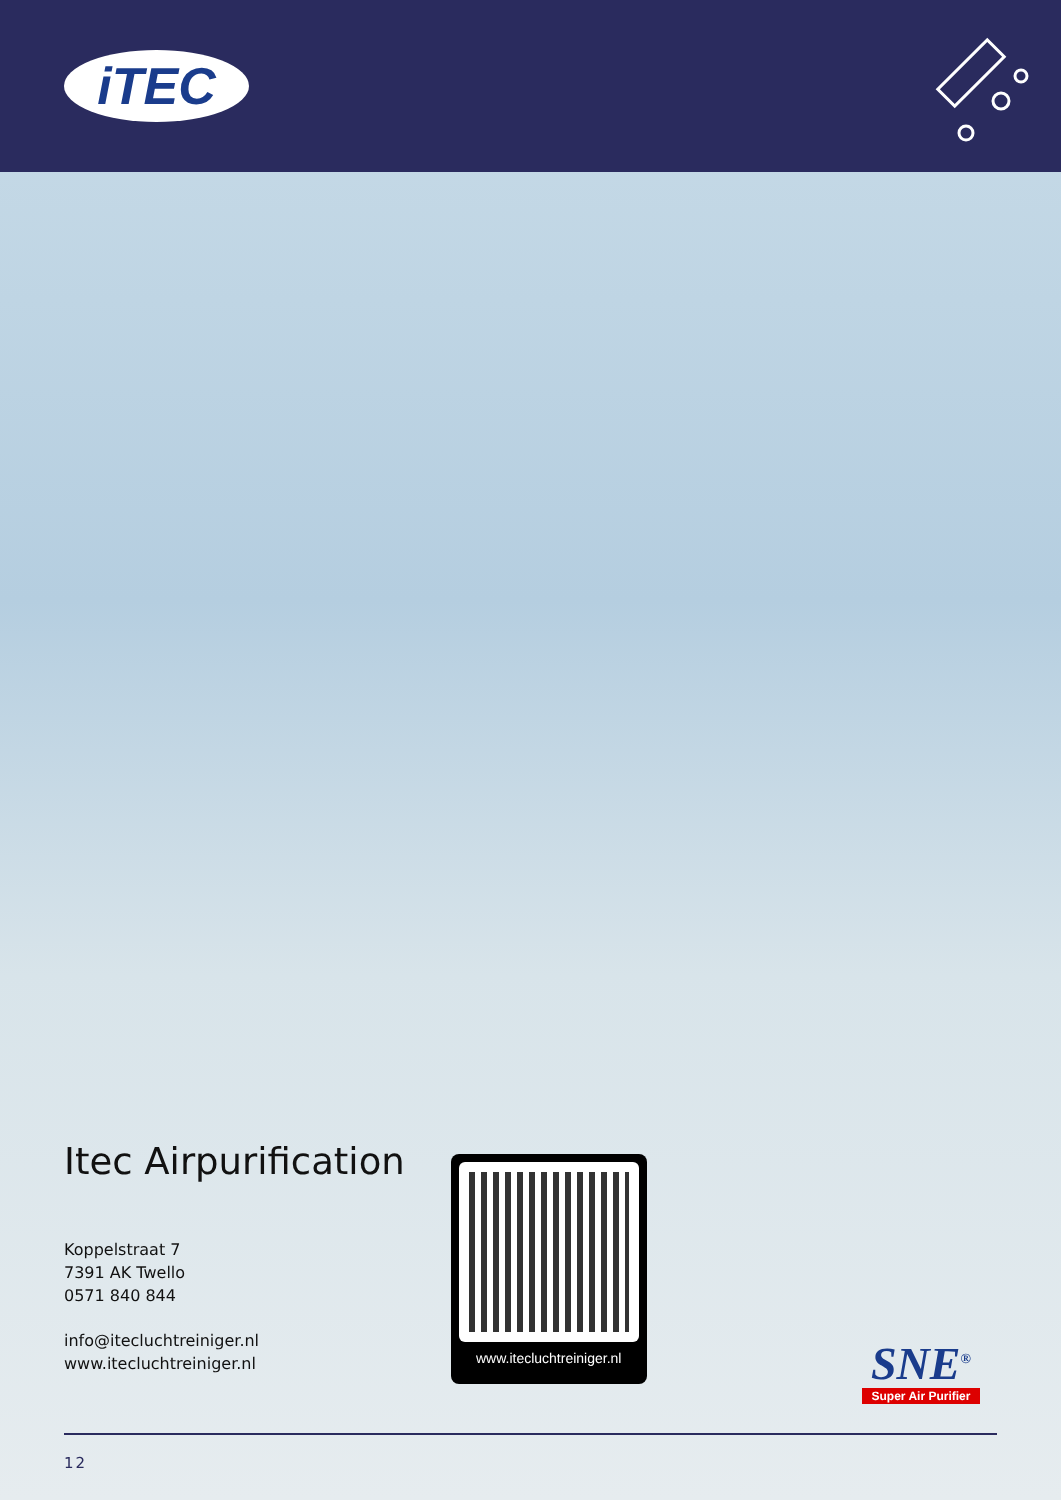iTEC
Itec Airpurification
Koppelstraat 7
7391 AK Twello
0571 840 844
info@itecluchtreiniger.nl
www.itecluchtreiniger.nl
www.itecluchtreiniger.nl
SNE<sup>®</sup>
Super Air Purifier
12